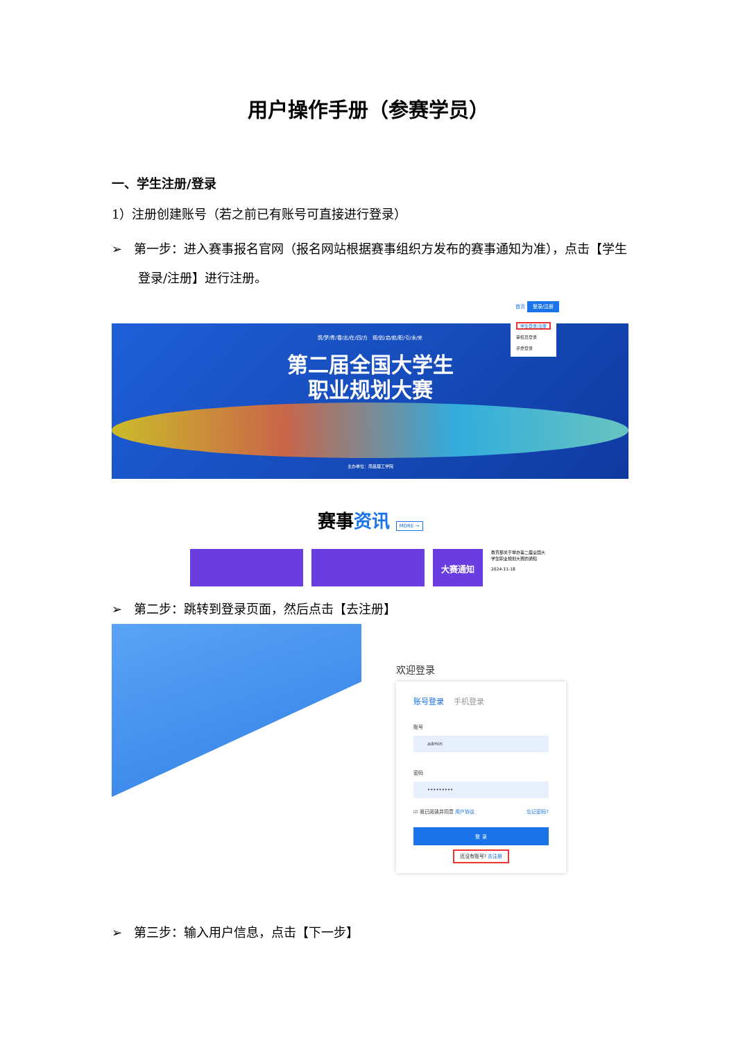用户操作手册（参赛学员）
一、学生注册/登录
1）注册创建账号（若之前已有账号可直接进行登录）
➢ 第一步：进入赛事报名官网（报名网站根据赛事组织方发布的赛事通知为准），点击【学生登录/注册】进行注册。
首页 登录/注册
筑/梦/青/春/志/在/四/方 规/划/启/航/职/引/未/来
第二届全国大学生
职业规划大赛
学生登录/注册
审核员登录
评委登录
主办单位：南昌理工学院
赛事资讯 MORE →
大赛通知
教育部关于举办第二届全国大学生职业规划大赛的通知
2024-11-18
➢ 第二步：跳转到登录页面，然后点击【去注册】
欢迎登录
账号登录 手机登录
账号
admin
密码
•••••••••
☑ 我已阅读并同意 用户协议 忘记密码?
登 录
还没有账号? 去注册
➢ 第三步：输入用户信息，点击【下一步】